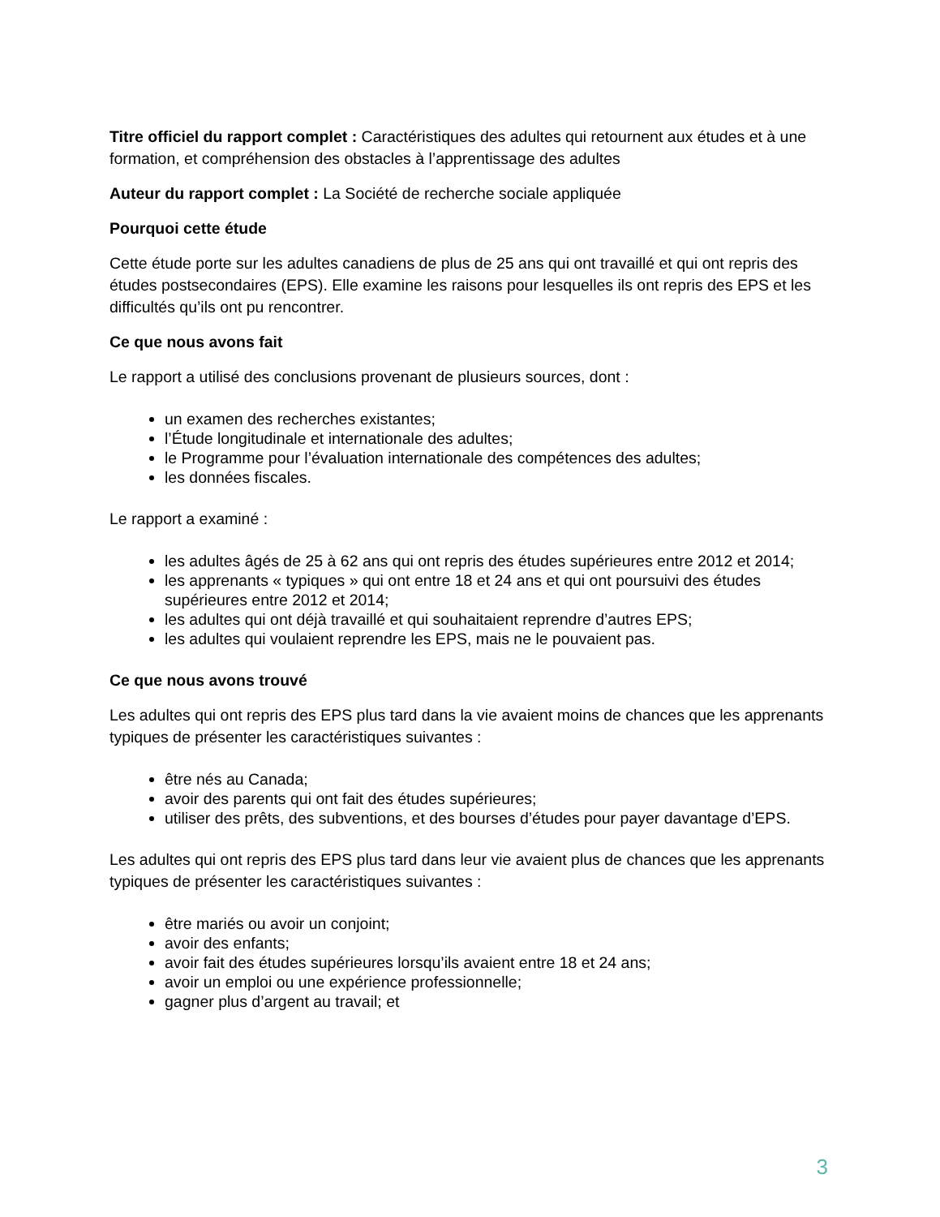Titre officiel du rapport complet : Caractéristiques des adultes qui retournent aux études et à une formation, et compréhension des obstacles à l’apprentissage des adultes
Auteur du rapport complet : La Société de recherche sociale appliquée
Pourquoi cette étude
Cette étude porte sur les adultes canadiens de plus de 25 ans qui ont travaillé et qui ont repris des études postsecondaires (EPS). Elle examine les raisons pour lesquelles ils ont repris des EPS et les difficultés qu’ils ont pu rencontrer.
Ce que nous avons fait
Le rapport a utilisé des conclusions provenant de plusieurs sources, dont :
un examen des recherches existantes;
l’Étude longitudinale et internationale des adultes;
le Programme pour l’évaluation internationale des compétences des adultes;
les données fiscales.
Le rapport a examiné :
les adultes âgés de 25 à 62 ans qui ont repris des études supérieures entre 2012 et 2014;
les apprenants « typiques » qui ont entre 18 et 24 ans et qui ont poursuivi des études supérieures entre 2012 et 2014;
les adultes qui ont déjà travaillé et qui souhaitaient reprendre d’autres EPS;
les adultes qui voulaient reprendre les EPS, mais ne le pouvaient pas.
Ce que nous avons trouvé
Les adultes qui ont repris des EPS plus tard dans la vie avaient moins de chances que les apprenants typiques de présenter les caractéristiques suivantes :
être nés au Canada;
avoir des parents qui ont fait des études supérieures;
utiliser des prêts, des subventions, et des bourses d’études pour payer davantage d’EPS.
Les adultes qui ont repris des EPS plus tard dans leur vie avaient plus de chances que les apprenants typiques de présenter les caractéristiques suivantes :
être mariés ou avoir un conjoint;
avoir des enfants;
avoir fait des études supérieures lorsqu’ils avaient entre 18 et 24 ans;
avoir un emploi ou une expérience professionnelle;
gagner plus d’argent au travail; et
3